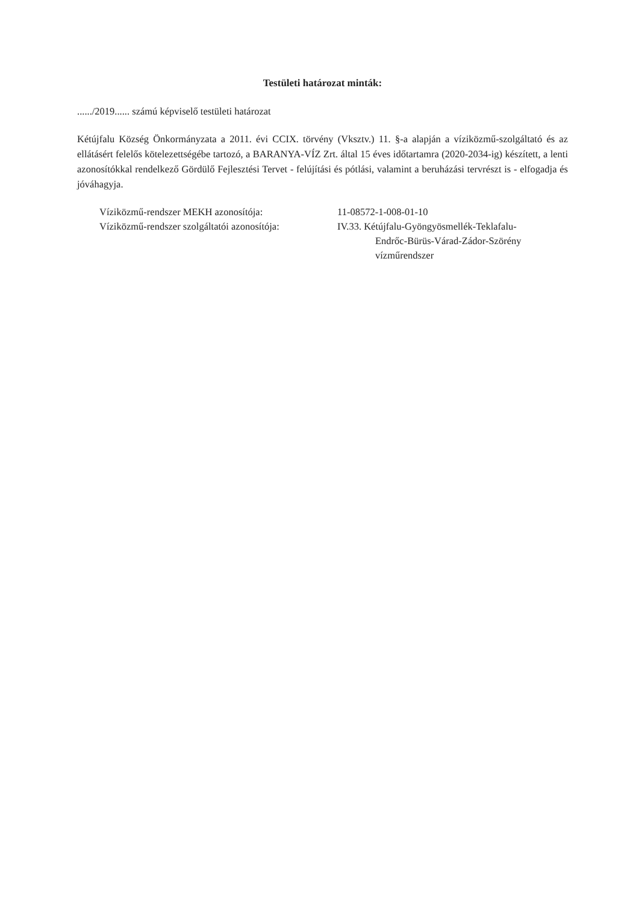Testületi határozat minták:
....../2019...... számú képviselő testületi határozat
Kétújfalu Község Önkormányzata a 2011. évi CCIX. törvény (Vksztv.) 11. §-a alapján a víziközmű-szolgáltató és az ellátásért felelős kötelezettségébe tartozó, a BARANYA-VÍZ Zrt. által 15 éves időtartamra (2020-2034-ig) készített, a lenti azonosítókkal rendelkező Gördülő Fejlesztési Tervet - felújítási és pótlási, valamint a beruházási tervrészt is - elfogadja és jóváhagyja.
| Víziközmű-rendszer MEKH azonosítója: | 11-08572-1-008-01-10 |
| Víziközmű-rendszer szolgáltatói azonosítója: | IV.33. Kétújfalu-Gyöngyösmellék-Teklafalu- Endrőc-Bürüs-Várad-Zádor-Szörény vízműrendszer |